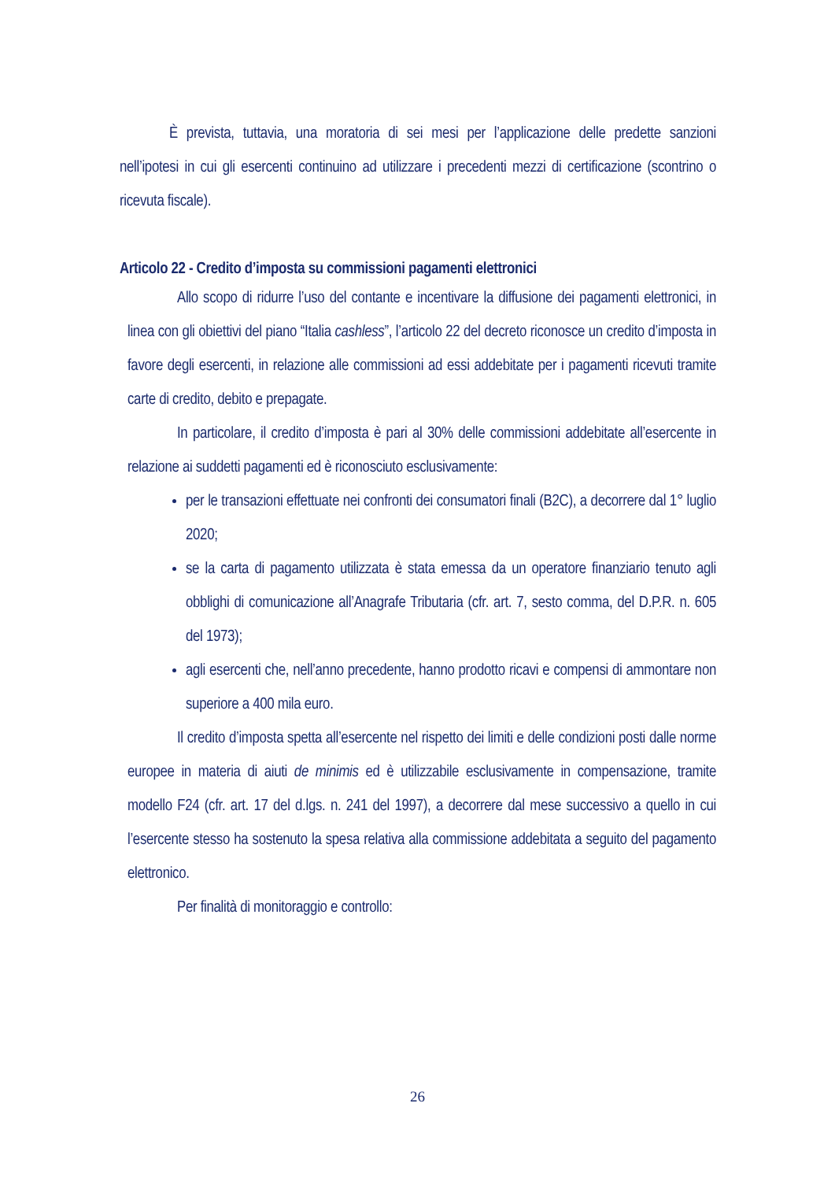È prevista, tuttavia, una moratoria di sei mesi per l’applicazione delle predette sanzioni nell’ipotesi in cui gli esercenti continuino ad utilizzare i precedenti mezzi di certificazione (scontrino o ricevuta fiscale).
Articolo 22 - Credito d’imposta su commissioni pagamenti elettronici
Allo scopo di ridurre l’uso del contante e incentivare la diffusione dei pagamenti elettronici, in linea con gli obiettivi del piano “Italia cashless”, l’articolo 22 del decreto riconosce un credito d’imposta in favore degli esercenti, in relazione alle commissioni ad essi addebitate per i pagamenti ricevuti tramite carte di credito, debito e prepagate.
In particolare, il credito d’imposta è pari al 30% delle commissioni addebitate all’esercente in relazione ai suddetti pagamenti ed è riconosciuto esclusivamente:
per le transazioni effettuate nei confronti dei consumatori finali (B2C), a decorrere dal 1° luglio 2020;
se la carta di pagamento utilizzata è stata emessa da un operatore finanziario tenuto agli obblighi di comunicazione all’Anagrafe Tributaria (cfr. art. 7, sesto comma, del D.P.R. n. 605 del 1973);
agli esercenti che, nell’anno precedente, hanno prodotto ricavi e compensi di ammontare non superiore a 400 mila euro.
Il credito d’imposta spetta all’esercente nel rispetto dei limiti e delle condizioni posti dalle norme europee in materia di aiuti de minimis ed è utilizzabile esclusivamente in compensazione, tramite modello F24 (cfr. art. 17 del d.lgs. n. 241 del 1997), a decorrere dal mese successivo a quello in cui l’esercente stesso ha sostenuto la spesa relativa alla commissione addebitata a seguito del pagamento elettronico.
Per finalità di monitoraggio e controllo:
26